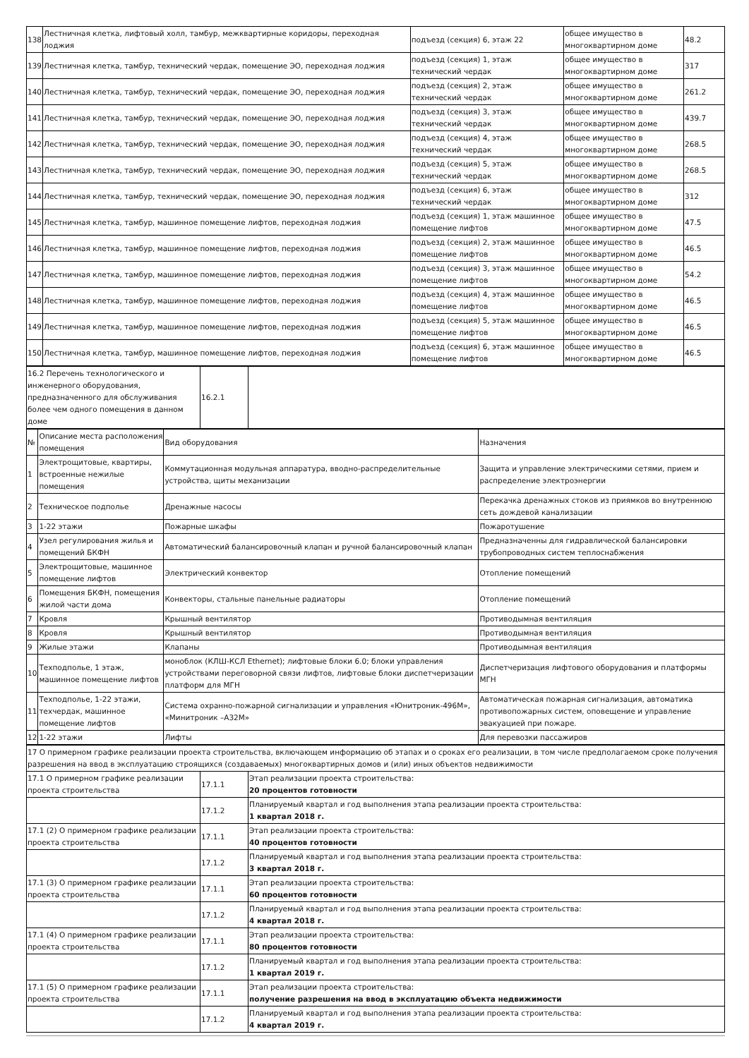| 138 | Лестничная клетка, лифтовый холл, тамбур, межквартирные коридоры, переходная лоджия | подъезд (секция) 6, этаж 22 | общее имущество в многоквартирном доме | 48.2 |
| 139 | Лестничная клетка, тамбур, технический чердак, помещение ЭО, переходная лоджия | подъезд (секция) 1, этаж технический чердак | общее имущество в многоквартирном доме | 317 |
| 140 | Лестничная клетка, тамбур, технический чердак, помещение ЭО, переходная лоджия | подъезд (секция) 2, этаж технический чердак | общее имущество в многоквартирном доме | 261.2 |
| 141 | Лестничная клетка, тамбур, технический чердак, помещение ЭО, переходная лоджия | подъезд (секция) 3, этаж технический чердак | общее имущество в многоквартирном доме | 439.7 |
| 142 | Лестничная клетка, тамбур, технический чердак, помещение ЭО, переходная лоджия | подъезд (секция) 4, этаж технический чердак | общее имущество в многоквартирном доме | 268.5 |
| 143 | Лестничная клетка, тамбур, технический чердак, помещение ЭО, переходная лоджия | подъезд (секция) 5, этаж технический чердак | общее имущество в многоквартирном доме | 268.5 |
| 144 | Лестничная клетка, тамбур, технический чердак, помещение ЭО, переходная лоджия | подъезд (секция) 6, этаж технический чердак | общее имущество в многоквартирном доме | 312 |
| 145 | Лестничная клетка, тамбур, машинное помещение лифтов, переходная лоджия | подъезд (секция) 1, этаж машинное помещение лифтов | общее имущество в многоквартирном доме | 47.5 |
| 146 | Лестничная клетка, тамбур, машинное помещение лифтов, переходная лоджия | подъезд (секция) 2, этаж машинное помещение лифтов | общее имущество в многоквартирном доме | 46.5 |
| 147 | Лестничная клетка, тамбур, машинное помещение лифтов, переходная лоджия | подъезд (секция) 3, этаж машинное помещение лифтов | общее имущество в многоквартирном доме | 54.2 |
| 148 | Лестничная клетка, тамбур, машинное помещение лифтов, переходная лоджия | подъезд (секция) 4, этаж машинное помещение лифтов | общее имущество в многоквартирном доме | 46.5 |
| 149 | Лестничная клетка, тамбур, машинное помещение лифтов, переходная лоджия | подъезд (секция) 5, этаж машинное помещение лифтов | общее имущество в многоквартирном доме | 46.5 |
| 150 | Лестничная клетка, тамбур, машинное помещение лифтов, переходная лоджия | подъезд (секция) 6, этаж машинное помещение лифтов | общее имущество в многоквартирном доме | 46.5 |
| 16.2 Перечень технологического и инженерного оборудования, предназначенного для обслуживания более чем одного помещения в данном доме | 16.2.1 | |
| № | Описание места расположения помещения | Вид оборудования | Назначения |
| --- | --- | --- | --- |
| 1 | Электрощитовые, квартиры, встроенные нежилые помещения | Коммутационная модульная аппаратура, вводно-распределительные устройства, щиты механизации | Защита и управление электрическими сетями, прием и распределение электроэнергии |
| 2 | Техническое подполье | Дренажные насосы | Перекачка дренажных стоков из приямков во внутреннюю сеть дождевой канализации |
| 3 | 1-22 этажи | Пожарные шкафы | Пожаротушение |
| 4 | Узел регулирования жилья и помещений БКФН | Автоматический балансировочный клапан и ручной балансировочный клапан | Предназначенны для гидравлической балансировки трубопроводных систем теплоснабжения |
| 5 | Электрощитовые, машинное помещение лифтов | Электрический конвектор | Отопление помещений |
| 6 | Помещения БКФН, помещения жилой части дома | Конвекторы, стальные панельные радиаторы | Отопление помещений |
| 7 | Кровля | Крышный вентилятор | Противодымная вентиляция |
| 8 | Кровля | Крышный вентилятор | Противодымная вентиляция |
| 9 | Жилые этажи | Клапаны | Противодымная вентиляция |
| 10 | Техподполье, 1 этаж, машинное помещение лифтов | моноблок (КЛШ-КСЛ Ethernet); лифтовые блоки 6.0; блоки управления устройствами переговорной связи лифтов, лифтовые блоки диспетчеризации платформ для МГН | Диспетчеризация лифтового оборудования и платформы МГН |
| 11 | Техподполье, 1-22 этажи, техчердак, машинное помещение лифтов | Система охранно-пожарной сигнализации и управления «Юнитроник-496М», «Минитроник –А32М» | Автоматическая пожарная сигнализация, автоматика противопожарных систем, оповещение и управление эвакуацией при пожаре. |
| 12 | 1-22 этажи | Лифты | Для перевозки пассажиров |
| 17 О примерном графике реализации проекта строительства, включающем информацию об этапах и о сроках его реализации, в том числе предполагаемом сроке получения разрешения на ввод в эксплуатацию строящихся (создаваемых) многоквартирных домов и (или) иных объектов недвижимости | | |
| 17.1 О примерном графике реализации проекта строительства | 17.1.1 | Этап реализации проекта строительства: 20 процентов готовности |
| | 17.1.2 | Планируемый квартал и год выполнения этапа реализации проекта строительства: 1 квартал 2018 г. |
| 17.1 (2) О примерном графике реализации проекта строительства | 17.1.1 | Этап реализации проекта строительства: 40 процентов готовности |
| | 17.1.2 | Планируемый квартал и год выполнения этапа реализации проекта строительства: 3 квартал 2018 г. |
| 17.1 (3) О примерном графике реализации проекта строительства | 17.1.1 | Этап реализации проекта строительства: 60 процентов готовности |
| | 17.1.2 | Планируемый квартал и год выполнения этапа реализации проекта строительства: 4 квартал 2018 г. |
| 17.1 (4) О примерном графике реализации проекта строительства | 17.1.1 | Этап реализации проекта строительства: 80 процентов готовности |
| | 17.1.2 | Планируемый квартал и год выполнения этапа реализации проекта строительства: 1 квартал 2019 г. |
| 17.1 (5) О примерном графике реализации проекта строительства | 17.1.1 | Этап реализации проекта строительства: получение разрешения на ввод в эксплуатацию объекта недвижимости |
| | 17.1.2 | Планируемый квартал и год выполнения этапа реализации проекта строительства: 4 квартал 2019 г. |